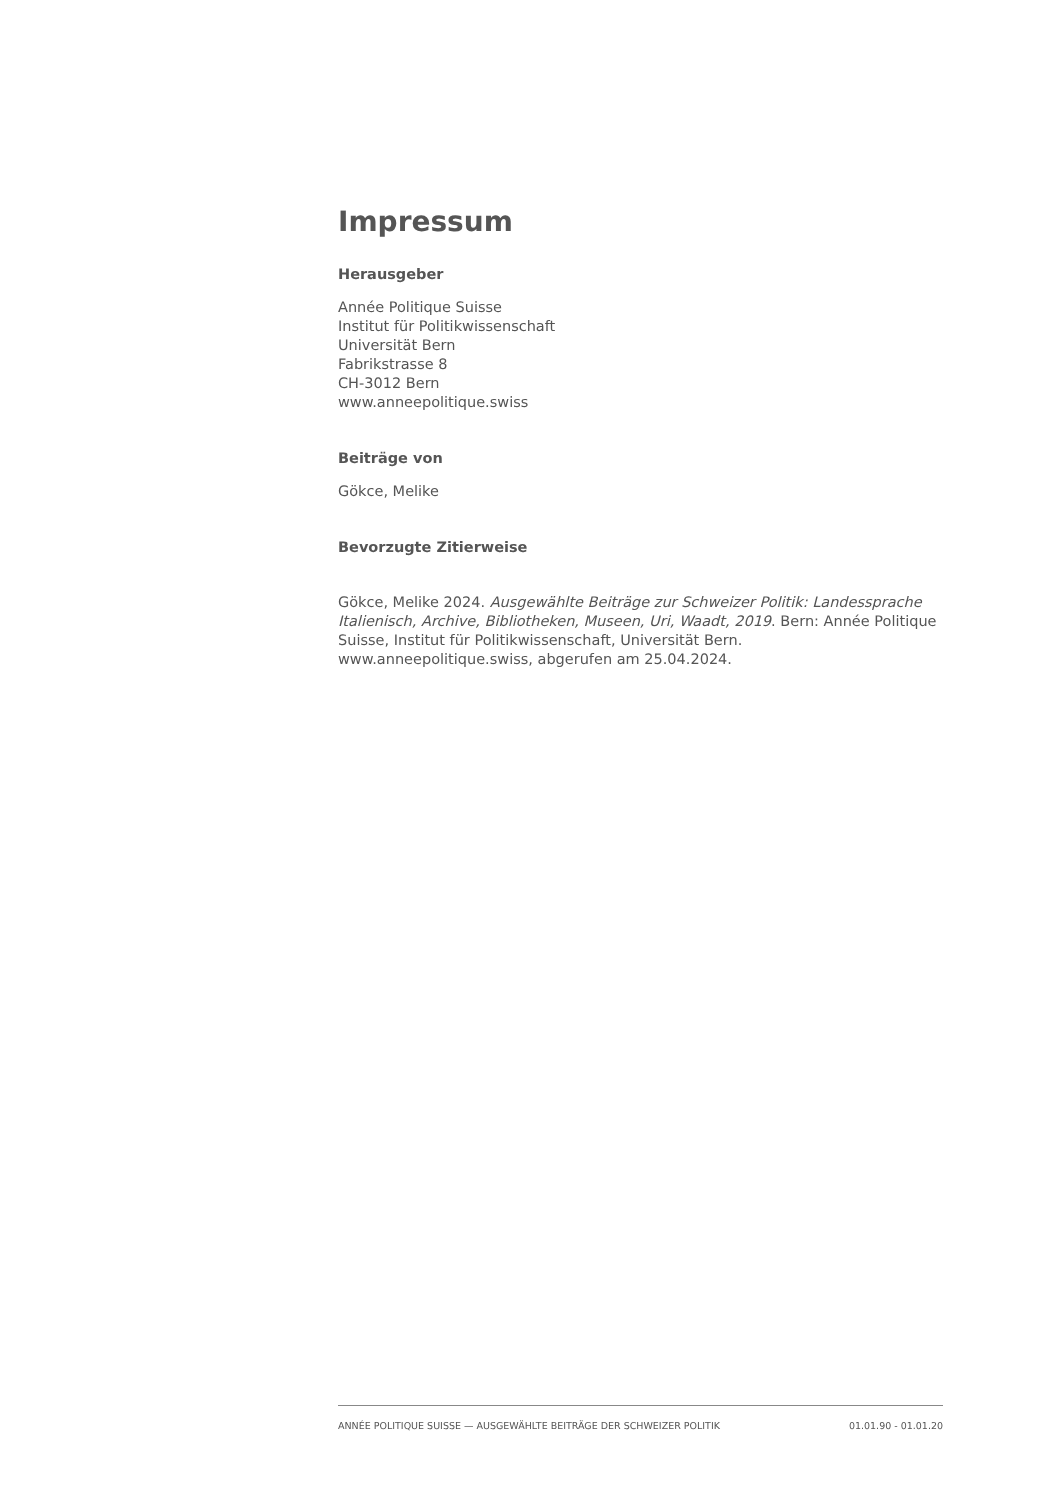Impressum
Herausgeber
Année Politique Suisse
Institut für Politikwissenschaft
Universität Bern
Fabrikstrasse 8
CH-3012 Bern
www.anneepolitique.swiss
Beiträge von
Gökce, Melike
Bevorzugte Zitierweise
Gökce, Melike 2024. Ausgewählte Beiträge zur Schweizer Politik: Landessprache Italienisch, Archive, Bibliotheken, Museen, Uri, Waadt, 2019. Bern: Année Politique Suisse, Institut für Politikwissenschaft, Universität Bern. www.anneepolitique.swiss, abgerufen am 25.04.2024.
ANNÉE POLITIQUE SUISSE — AUSGEWÄHLTE BEITRÄGE DER SCHWEIZER POLITIK 01.01.90 - 01.01.20